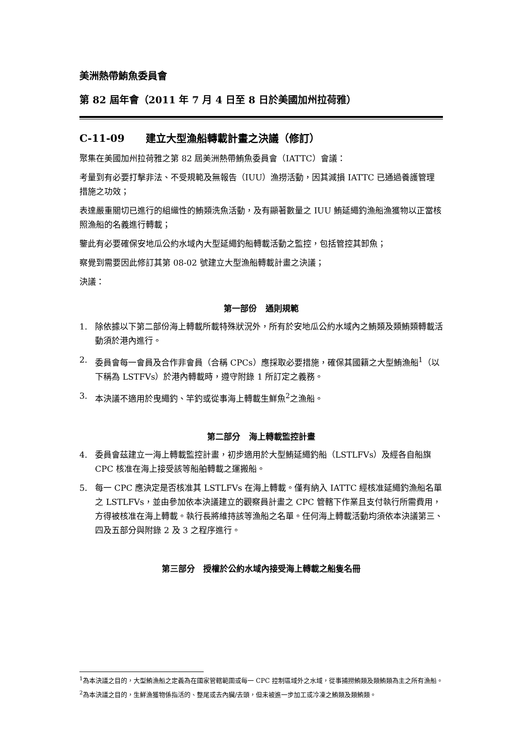美洲熱帶鮪魚委員會
第 82 屆年會（2011 年 7 月 4 日至 8 日於美國加州拉荷雅）
C-11-09 建立大型漁船轉載計畫之決議（修訂）
聚集在美國加州拉荷雅之第 82 屆美洲熱帶鮪魚委員會（IATTC）會議：
考量到有必要打擊非法、不受規範及無報告（IUU）漁撈活動，因其減損 IATTC 已通過養護管理措施之功效；
表達嚴重關切已進行的組織性的鮪類洗魚活動，及有顯著數量之 IUU 鮪延繩釣漁船漁獲物以正當核照漁船的名義進行轉載；
鑒此有必要確保安地瓜公約水域內大型延繩釣船轉載活動之監控，包括管控其卸魚；
察覺到需要因此修訂其第 08-02 號建立大型漁船轉載計畫之決議；
決議：
第一部份 通則規範
1. 除依據以下第二部份海上轉載所載特殊狀況外，所有於安地瓜公約水域內之鮪類及類鮪類轉載活動須於港內進行。
2. 委員會每一會員及合作非會員（合稱 CPCs）應採取必要措施，確保其國籍之大型鮪漁船<sup>1</sup>（以下稱為 LSTFVs）於港內轉載時，遵守附錄 1 所訂定之義務。
3. 本決議不適用於曳繩釣、竿釣或從事海上轉載生鮮魚<sup>2</sup>之漁船。
第二部分 海上轉載監控計畫
4. 委員會茲建立一海上轉載監控計畫，初步適用於大型鮪延繩釣船（LSTLFVs）及經各自船旗 CPC 核准在海上接受該等船舶轉載之運搬船。
5. 每一 CPC 應決定是否核准其 LSTLFVs 在海上轉載。僅有納入 IATTC 經核准延繩釣漁船名單之 LSTLFVs，並由參加依本決議建立的觀察員計畫之 CPC 管轄下作業且支付執行所需費用，方得被核准在海上轉載。執行長將維持該等漁船之名單。任何海上轉載活動均須依本決議第三、四及五部分與附錄 2 及 3 之程序進行。
第三部分 授權於公約水域內接受海上轉載之船隻名冊
<sup>1</sup> 為本決議之目的，大型鮪漁船之定義為在國家管轄範圍或每一 CPC 控制區域外之水域，從事捕撈鮪類及類鮪類為主之所有漁船。
<sup>2</sup> 為本決議之目的，生鮮漁獲物係指活的、整尾或去內臟/去頭，但未被進一步加工或冷凍之鮪類及類鮪類。